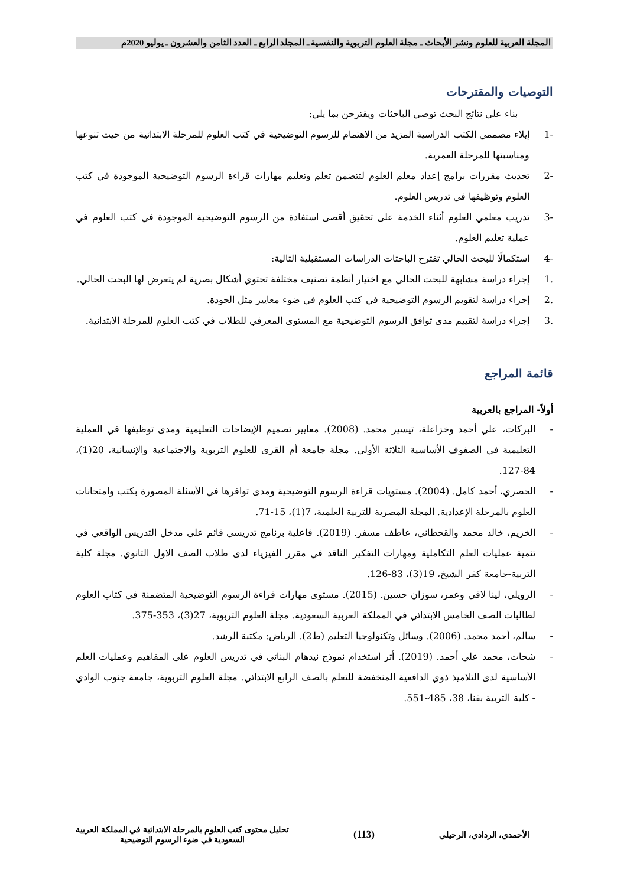المجلة العربية للعلوم ونشر الأبحاث ـ مجلة العلوم التربوية والنفسية ـ المجلد الرابع ـ العدد الثامن والعشرون ـ يوليو 2020م
التوصيات والمقترحات
بناء على نتائج البحث توصي الباحثات ويقترحن بما يلي:
-1 إيلاء مصممي الكتب الدراسية المزيد من الاهتمام للرسوم التوضيحية في كتب العلوم للمرحلة الابتدائية من حيث تنوعها ومناسبتها للمرحلة العمرية.
-2 تحديث مقررات برامج إعداد معلم العلوم لتتضمن تعلم وتعليم مهارات قراءة الرسوم التوضيحية الموجودة في كتب العلوم وتوظيفها في تدريس العلوم.
-3 تدريب معلمي العلوم أثناء الخدمة على تحقيق أقصى استفادة من الرسوم التوضيحية الموجودة في كتب العلوم في عملية تعليم العلوم.
-4 استكمالًا للبحث الحالي تقترح الباحثات الدراسات المستقبلية التالية:
.1 إجراء دراسة مشابهة للبحث الحالي مع اختيار أنظمة تصنيف مختلفة تحتوي أشكال بصرية لم يتعرض لها البحث الحالي.
.2 إجراء دراسة لتقويم الرسوم التوضيحية في كتب العلوم في ضوء معايير مثل الجودة.
.3 إجراء دراسة لتقييم مدى توافق الرسوم التوضيحية مع المستوى المعرفي للطلاب في كتب العلوم للمرحلة الابتدائية.
قائمة المراجع
أولاً- المراجع بالعربية
- البركات، علي أحمد وخزاعلة، تيسير محمد. (2008). معايير تصميم الإيضاحات التعليمية ومدى توظيفها في العملية التعليمية في الصفوف الأساسية الثلاثة الأولى. مجلة جامعة أم القرى للعلوم التربوية والاجتماعية والإنسانية، 20(1)، 84-127.
- الحصري، أحمد كامل. (2004). مستويات قراءة الرسوم التوضيحية ومدى توافرها في الأسئلة المصورة بكتب وامتحانات العلوم بالمرحلة الإعدادية. المجلة المصرية للتربية العلمية، 7(1)، 15-71.
- الخزيم، خالد محمد والقحطاني، عاطف مسفر. (2019). فاعلية برنامج تدريسي قائم على مدخل التدريس الواقعي في تنمية عمليات العلم التكاملية ومهارات التفكير الناقد في مقرر الفيزياء لدى طلاب الصف الاول الثانوي. مجلة كلية التربية-جامعة كفر الشيخ، 19(3)، 83-126.
- الرويلي، لينا لافي وعمر، سوزان حسين. (2015). مستوى مهارات قراءة الرسوم التوضيحية المتضمنة في كتاب العلوم لطالبات الصف الخامس الابتدائي في المملكة العربية السعودية. مجلة العلوم التربوية، 27(3)، 353-375.
- سالم، أحمد محمد. (2006). وسائل وتكنولوجيا التعليم (ط2). الرياض: مكتبة الرشد.
- شحات، محمد علي أحمد. (2019). أثر استخدام نموذج نيدهام البنائي في تدريس العلوم على المفاهيم وعمليات العلم الأساسية لدى التلاميذ ذوي الدافعية المنخفضة للتعلم بالصف الرابع الابتدائي. مجلة العلوم التربوية، جامعة جنوب الوادي - كلية التربية بقنا، 38، 485-551.
الأحمدي، الردادي، الرحيلي
(113)
تحليل محتوى كتب العلوم بالمرحلة الابتدائية في المملكة العربية
السعودية في ضوء الرسوم التوضيحية